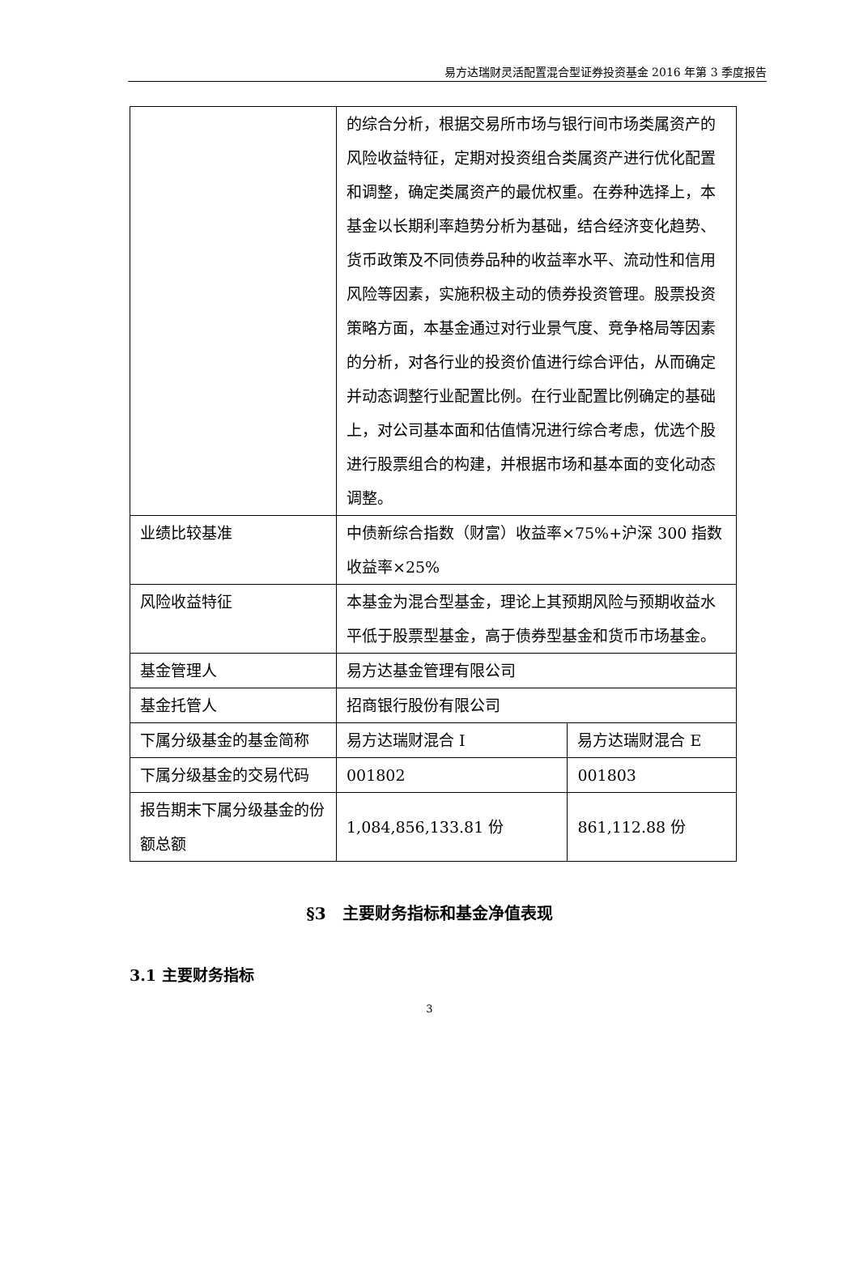易方达瑞财灵活配置混合型证券投资基金 2016 年第 3 季度报告
| | 的综合分析，根据交易所市场与银行间市场类属资产的风险收益特征，定期对投资组合类属资产进行优化配置和调整，确定类属资产的最优权重。在券种选择上，本基金以长期利率趋势分析为基础，结合经济变化趋势、货币政策及不同债券品种的收益率水平、流动性和信用风险等因素，实施积极主动的债券投资管理。股票投资策略方面，本基金通过对行业景气度、竞争格局等因素的分析，对各行业的投资价值进行综合评估，从而确定并动态调整行业配置比例。在行业配置比例确定的基础上，对公司基本面和估值情况进行综合考虑，优选个股进行股票组合的构建，并根据市场和基本面的变化动态调整。 | |
| 业绩比较基准 | 中债新综合指数（财富）收益率×75%+沪深 300 指数收益率×25% | |
| 风险收益特征 | 本基金为混合型基金，理论上其预期风险与预期收益水平低于股票型基金，高于债券型基金和货币市场基金。 | |
| 基金管理人 | 易方达基金管理有限公司 | |
| 基金托管人 | 招商银行股份有限公司 | |
| 下属分级基金的基金简称 | 易方达瑞财混合 I | 易方达瑞财混合 E |
| 下属分级基金的交易代码 | 001802 | 001803 |
| 报告期末下属分级基金的份额总额 | 1,084,856,133.81 份 | 861,112.88 份 |
§3　主要财务指标和基金净值表现
3.1 主要财务指标
3